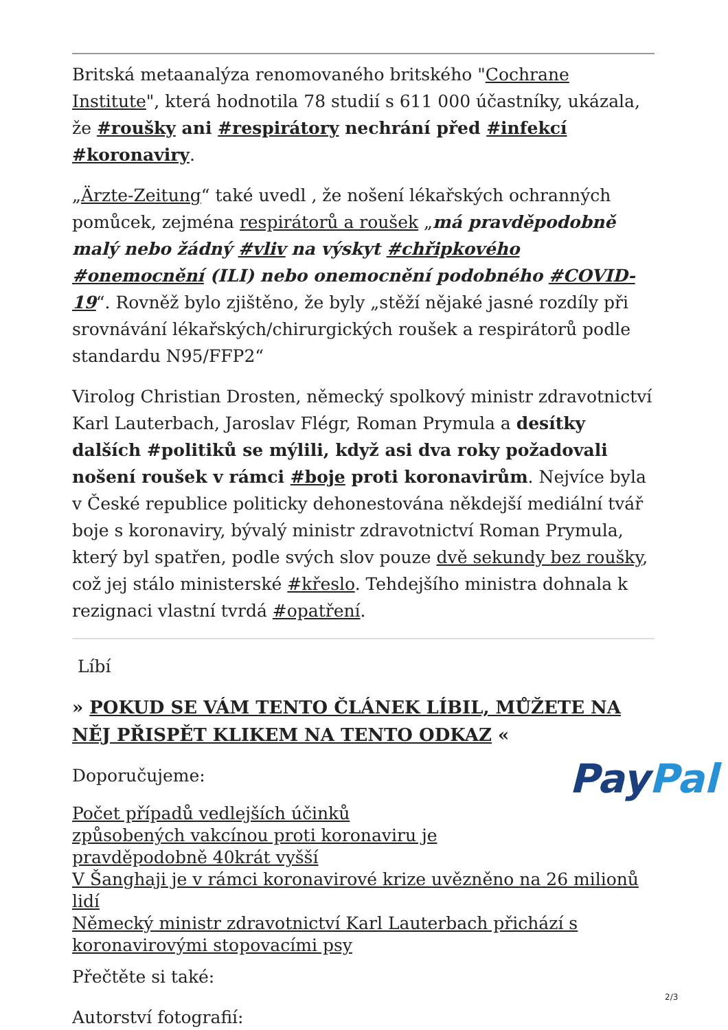Britská metaanalýza renomovaného britského "Cochrane Institute", která hodnotila 78 studií s 611 000 účastníky, ukázala, že #roušky ani #respirátory nechrání před #infekcí #koronaviry.
„Ärzte-Zeitung“ také uvedl , že nošení lékařských ochranných pomůcek, zejména respirátorů a roušek „má pravděpodobně malý nebo žádný #vliv na výskyt #chřipkového #onemocnění (ILI) nebo onemocnění podobného #COVID-19“. Rovněž bylo zjištěno, že byly „stěží nějaké jasné rozdíly při srovnávání lékařských/chirurgických roušek a respirátorů podle standardu N95/FFP2“
Virolog Christian Drosten, německý spolkový ministr zdravotnictví Karl Lauterbach, Jaroslav Flégr, Roman Prymula a desítky dalších #politiků se mýlili, když asi dva roky požadovali nošení roušek v rámci #boje proti koronavirům. Nejvíce byla v České republice politicky dehonestována někdejší mediální tvář boje s koronaviry, bývalý ministr zdravotnictví Roman Prymula, který byl spatřen, podle svých slov pouze dvě sekundy bez roušky, což jej stálo ministerské #křeslo. Tehdejšího ministra dohnala k rezignaci vlastní tvrdá #opatření.
Líbí
» POKUD SE VÁM TENTO ČLÁNEK LÍBIL, MŮŽETE NA NĚJ PŘISPĚT KLIKEM NA TENTO ODKAZ «
Doporučujeme:
Počet případů vedlejších účinků způsobených vakcínou proti koronaviru je pravděpodobně 40krát vyšší
V Šanghaji je v rámci koronavirové krize uvězněno na 26 milionů lidí
Německý ministr zdravotnictví Karl Lauterbach přichází s koronavirovými stopovacími psy
Přečtěte si také:
Autorství fotografií:
PayPal
2/3